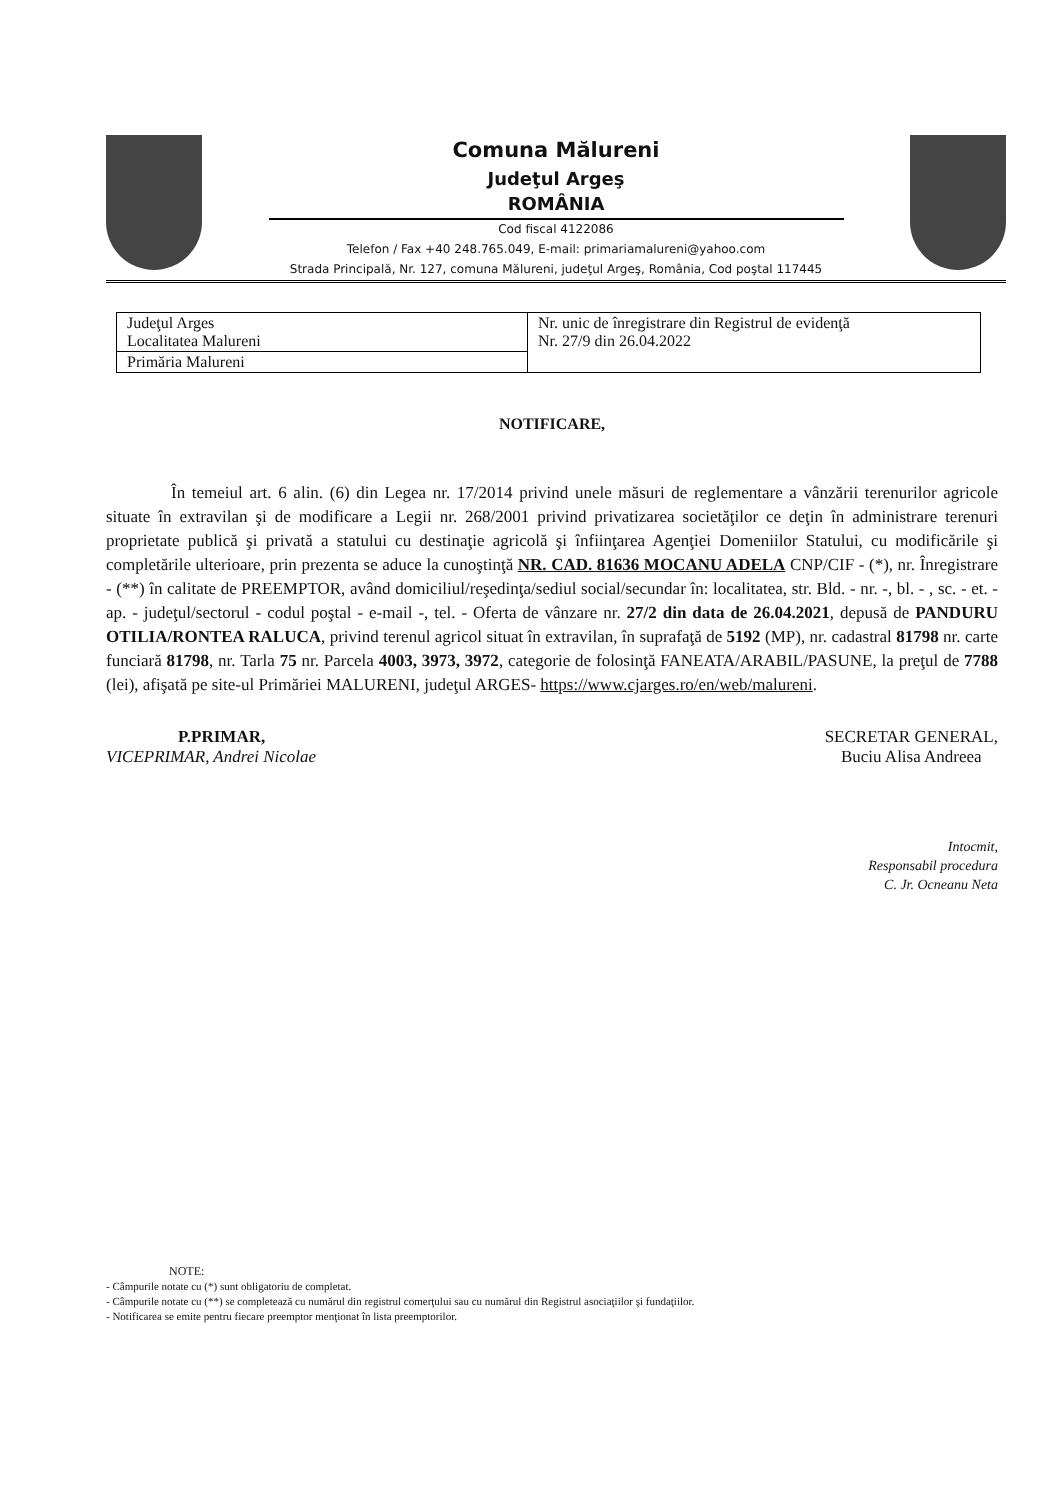Comuna Mălureni
Judeţul Argeş
ROMÂNIA
Cod fiscal 4122086
Telefon / Fax +40 248.765.049, E-mail: primariamalureni@yahoo.com
Strada Principală, Nr. 127, comuna Mălureni, judeţul Argeş, România, Cod poştal 117445
| Judeţul Arges Localitatea Malureni | Nr. unic de înregistrare din Registrul de evidenţă Nr. 27/9 din 26.04.2022 |
| Primăria Malureni | |
NOTIFICARE,
În temeiul art. 6 alin. (6) din Legea nr. 17/2014 privind unele măsuri de reglementare a vânzării terenurilor agricole situate în extravilan şi de modificare a Legii nr. 268/2001 privind privatizarea societăţilor ce deţin în administrare terenuri proprietate publică şi privată a statului cu destinaţie agricolă şi înfiinţarea Agenţiei Domeniilor Statului, cu modificările şi completările ulterioare, prin prezenta se aduce la cunoştinţă NR. CAD. 81636 MOCANU ADELA CNP/CIF - (*), nr. Înregistrare - (**) în calitate de PREEMPTOR, având domiciliul/reşedinţa/sediul social/secundar în: localitatea, str. Bld. - nr. -, bl. - , sc. - et. - ap. - judeţul/sectorul - codul poştal - e-mail -, tel. - Oferta de vânzare nr. 27/2 din data de 26.04.2021, depusă de PANDURU OTILIA/RONTEA RALUCA, privind terenul agricol situat în extravilan, în suprafaţă de 5192 (MP), nr. cadastral 81798 nr. carte funciară 81798, nr. Tarla 75 nr. Parcela 4003, 3973, 3972, categorie de folosinţă FANEATA/ARABIL/PASUNE, la preţul de 7788 (lei), afişată pe site-ul Primăriei MALURENI, judeţul ARGES- https://www.cjarges.ro/en/web/malureni.
P.PRIMAR,
VICEPRIMAR, Andrei Nicolae
SECRETAR GENERAL,
Buciu Alisa Andreea
Intocmit,
Responsabil procedura
C. Jr. Ocneanu Neta
NOTE:
- Câmpurile notate cu (*) sunt obligatoriu de completat.
- Câmpurile notate cu (**) se completează cu numărul din registrul comerţului sau cu numărul din Registrul asociaţiilor şi fundaţiilor.
- Notificarea se emite pentru fiecare preemptor menţionat în lista preemptorilor.